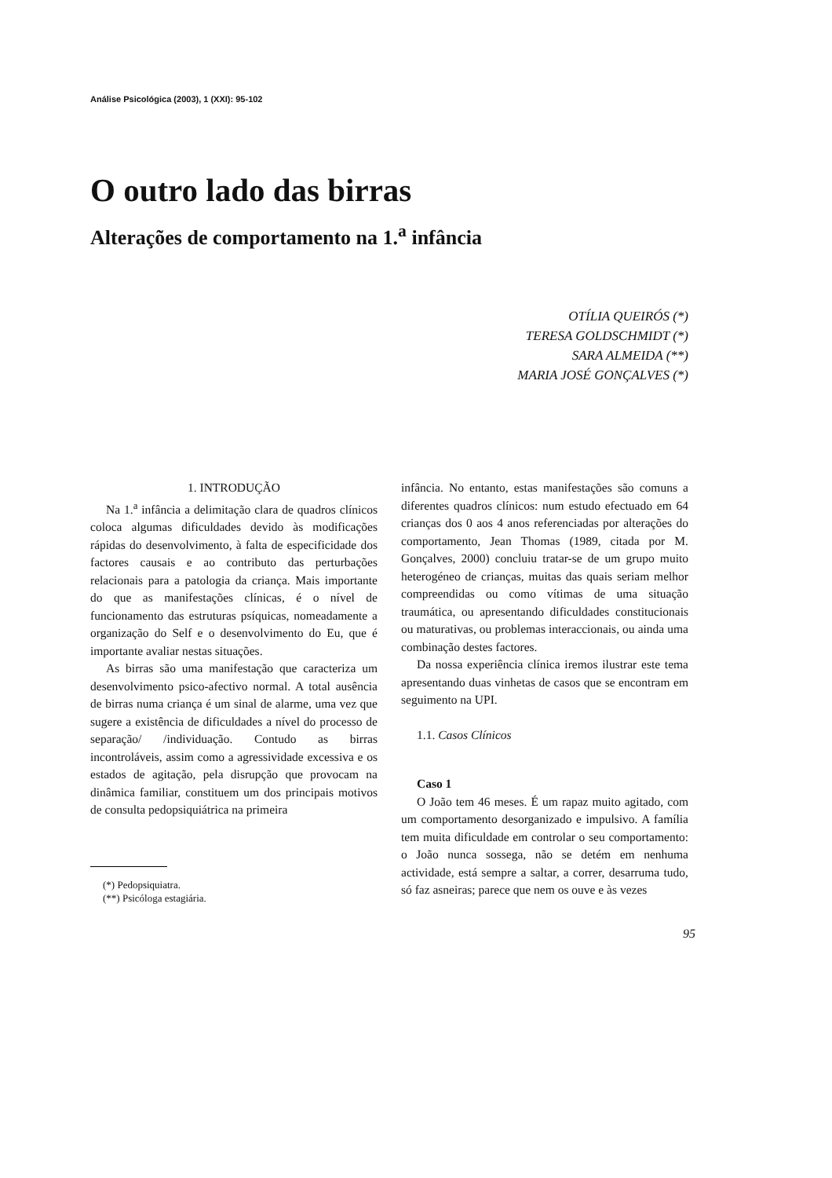Análise Psicológica (2003), 1 (XXI): 95-102
O outro lado das birras
Alterações de comportamento na 1.<sup>a</sup> infância
OTÍLIA QUEIRÓS (*)
TERESA GOLDSCHMIDT (*)
SARA ALMEIDA (**)
MARIA JOSÉ GONÇALVES (*)
1. INTRODUÇÃO
Na 1.<sup>a</sup> infância a delimitação clara de quadros clínicos coloca algumas dificuldades devido às modificações rápidas do desenvolvimento, à falta de especificidade dos factores causais e ao contributo das perturbações relacionais para a patologia da criança. Mais importante do que as manifestações clínicas, é o nível de funcionamento das estruturas psíquicas, nomeadamente a organização do Self e o desenvolvimento do Eu, que é importante avaliar nestas situações.
As birras são uma manifestação que caracteriza um desenvolvimento psico-afectivo normal. A total ausência de birras numa criança é um sinal de alarme, uma vez que sugere a existência de dificuldades a nível do processo de separação/ /individuação. Contudo as birras incontroláveis, assim como a agressividade excessiva e os estados de agitação, pela disrupção que provocam na dinâmica familiar, constituem um dos principais motivos de consulta pedopsiquiátrica na primeira
(*) Pedopsiquiatra.
(**) Psicóloga estagiária.
infância. No entanto, estas manifestações são comuns a diferentes quadros clínicos: num estudo efectuado em 64 crianças dos 0 aos 4 anos referenciadas por alterações do comportamento, Jean Thomas (1989, citada por M. Gonçalves, 2000) concluiu tratar-se de um grupo muito heterogéneo de crianças, muitas das quais seriam melhor compreendidas ou como vítimas de uma situação traumática, ou apresentando dificuldades constitucionais ou maturativas, ou problemas interaccionais, ou ainda uma combinação destes factores.
Da nossa experiência clínica iremos ilustrar este tema apresentando duas vinhetas de casos que se encontram em seguimento na UPI.
1.1. Casos Clínicos
Caso 1
O João tem 46 meses. É um rapaz muito agitado, com um comportamento desorganizado e impulsivo. A família tem muita dificuldade em controlar o seu comportamento: o João nunca sossega, não se detém em nenhuma actividade, está sempre a saltar, a correr, desarruma tudo, só faz asneiras; parece que nem os ouve e às vezes
95